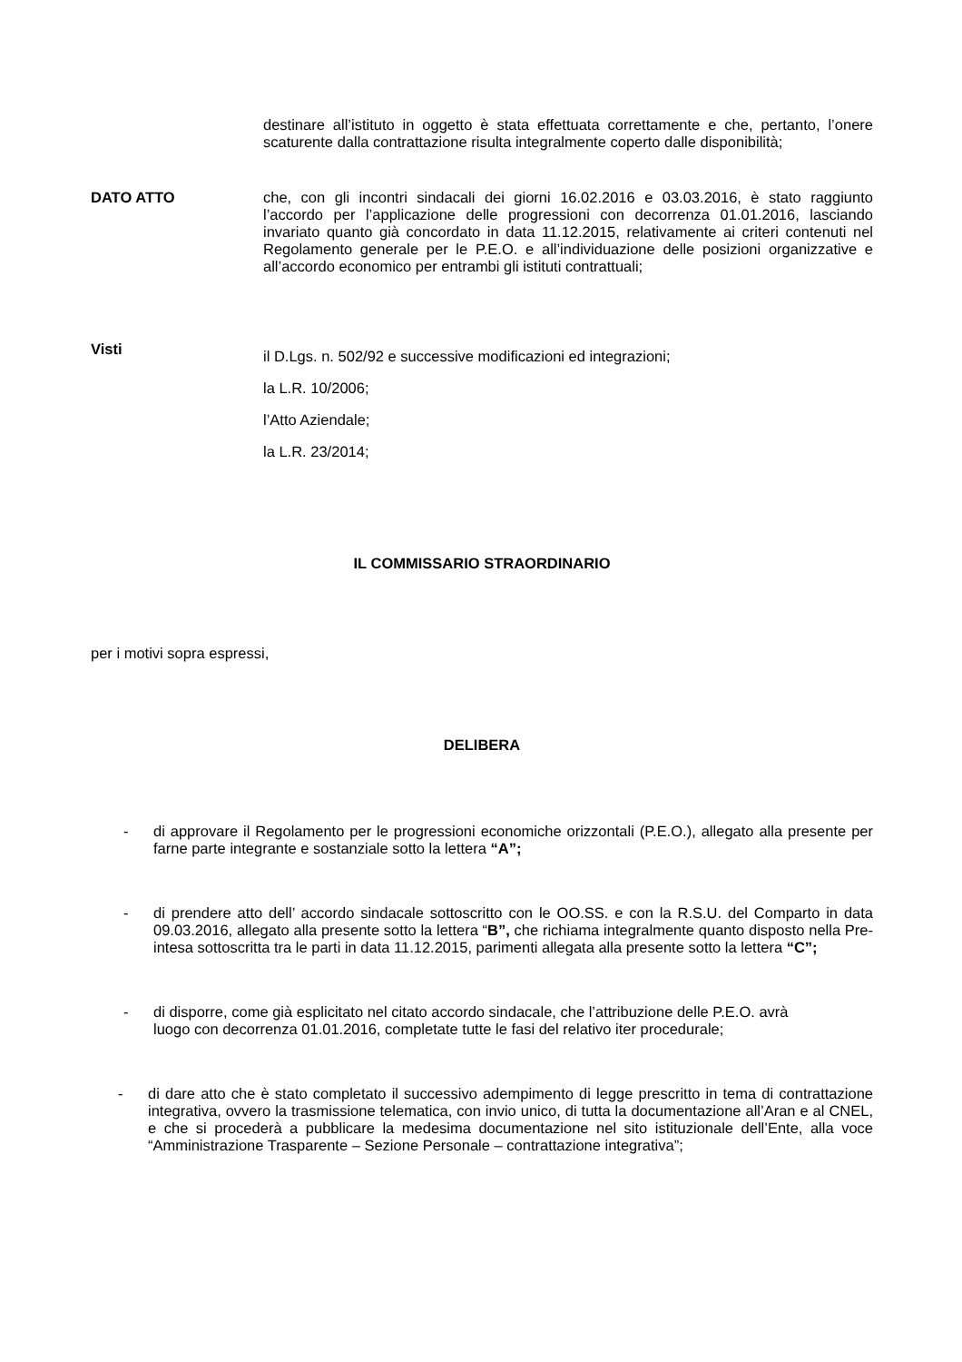destinare all’istituto in oggetto è stata effettuata correttamente e che, pertanto, l’onere scaturente dalla contrattazione risulta integralmente coperto dalle disponibilità;
DATO ATTO che, con gli incontri sindacali dei giorni 16.02.2016 e 03.03.2016, è stato raggiunto l’accordo per l’applicazione delle progressioni con decorrenza 01.01.2016, lasciando invariato quanto già concordato in data 11.12.2015, relativamente ai criteri contenuti nel Regolamento generale per le P.E.O. e all’individuazione delle posizioni organizzative e all’accordo economico per entrambi gli istituti contrattuali;
Visti
il D.Lgs. n. 502/92 e successive modificazioni ed integrazioni;
la L.R. 10/2006;
l’Atto Aziendale;
la L.R. 23/2014;
IL COMMISSARIO STRAORDINARIO
per i motivi sopra espressi,
DELIBERA
- di approvare il Regolamento per le progressioni economiche orizzontali (P.E.O.), allegato alla presente per farne parte integrante e sostanziale sotto la lettera “A”;
- di prendere atto dell’ accordo sindacale sottoscritto con le OO.SS. e con la R.S.U. del Comparto in data 09.03.2016, allegato alla presente sotto la lettera “B”, che richiama integralmente quanto disposto nella Pre-intesa sottoscritta tra le parti in data 11.12.2015, parimenti allegata alla presente sotto la lettera “C”;
- di disporre, come già esplicitato nel citato accordo sindacale, che l’attribuzione delle P.E.O. avrà luogo con decorrenza 01.01.2016, completate tutte le fasi del relativo iter procedurale;
- di dare atto che è stato completato il successivo adempimento di legge prescritto in tema di contrattazione integrativa, ovvero la trasmissione telematica, con invio unico, di tutta la documentazione all’Aran e al CNEL, e che si procederà a pubblicare la medesima documentazione nel sito istituzionale dell’Ente, alla voce “Amministrazione Trasparente – Sezione Personale – contrattazione integrativa”;